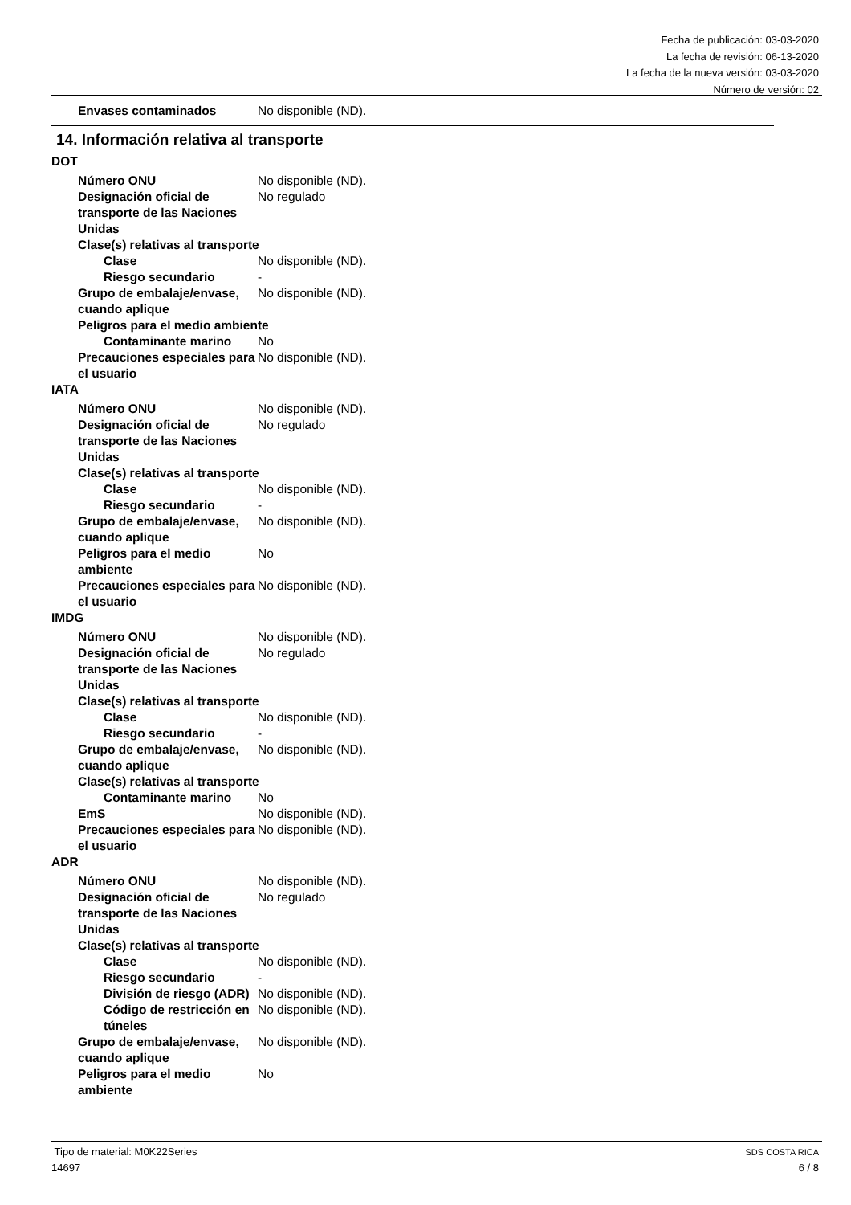Fecha de publicación: 03-03-2020
La fecha de revisión: 06-13-2020
La fecha de la nueva versión: 03-03-2020
Número de versión: 02
Envases contaminados No disponible (ND).
14. Información relativa al transporte
DOT
Número ONU No disponible (ND).
Designación oficial de transporte de las Naciones Unidas
No regulado
Clase(s) relativas al transporte
Clase No disponible (ND).
Riesgo secundario -
Grupo de embalaje/envase, cuando aplique
No disponible (ND).
Peligros para el medio ambiente
Contaminante marino No
Precauciones especiales para el usuario
No disponible (ND).
IATA
Número ONU No disponible (ND).
Designación oficial de transporte de las Naciones Unidas
No regulado
Clase(s) relativas al transporte
Clase No disponible (ND).
Riesgo secundario -
Grupo de embalaje/envase, cuando aplique
No disponible (ND).
Peligros para el medio ambiente
No
Precauciones especiales para el usuario
No disponible (ND).
IMDG
Número ONU No disponible (ND).
Designación oficial de transporte de las Naciones Unidas
No regulado
Clase(s) relativas al transporte
Clase No disponible (ND).
Riesgo secundario -
Grupo de embalaje/envase, cuando aplique
No disponible (ND).
Clase(s) relativas al transporte
Contaminante marino No
EmS No disponible (ND).
Precauciones especiales para el usuario
No disponible (ND).
ADR
Número ONU No disponible (ND).
Designación oficial de transporte de las Naciones Unidas
No regulado
Clase(s) relativas al transporte
Clase No disponible (ND).
Riesgo secundario -
División de riesgo (ADR)
No disponible (ND).
Código de restricción en túneles
No disponible (ND).
Grupo de embalaje/envase, cuando aplique
No disponible (ND).
Peligros para el medio ambiente
No
Tipo de material: M0K22Series SDS COSTA RICA
14697 6 / 8